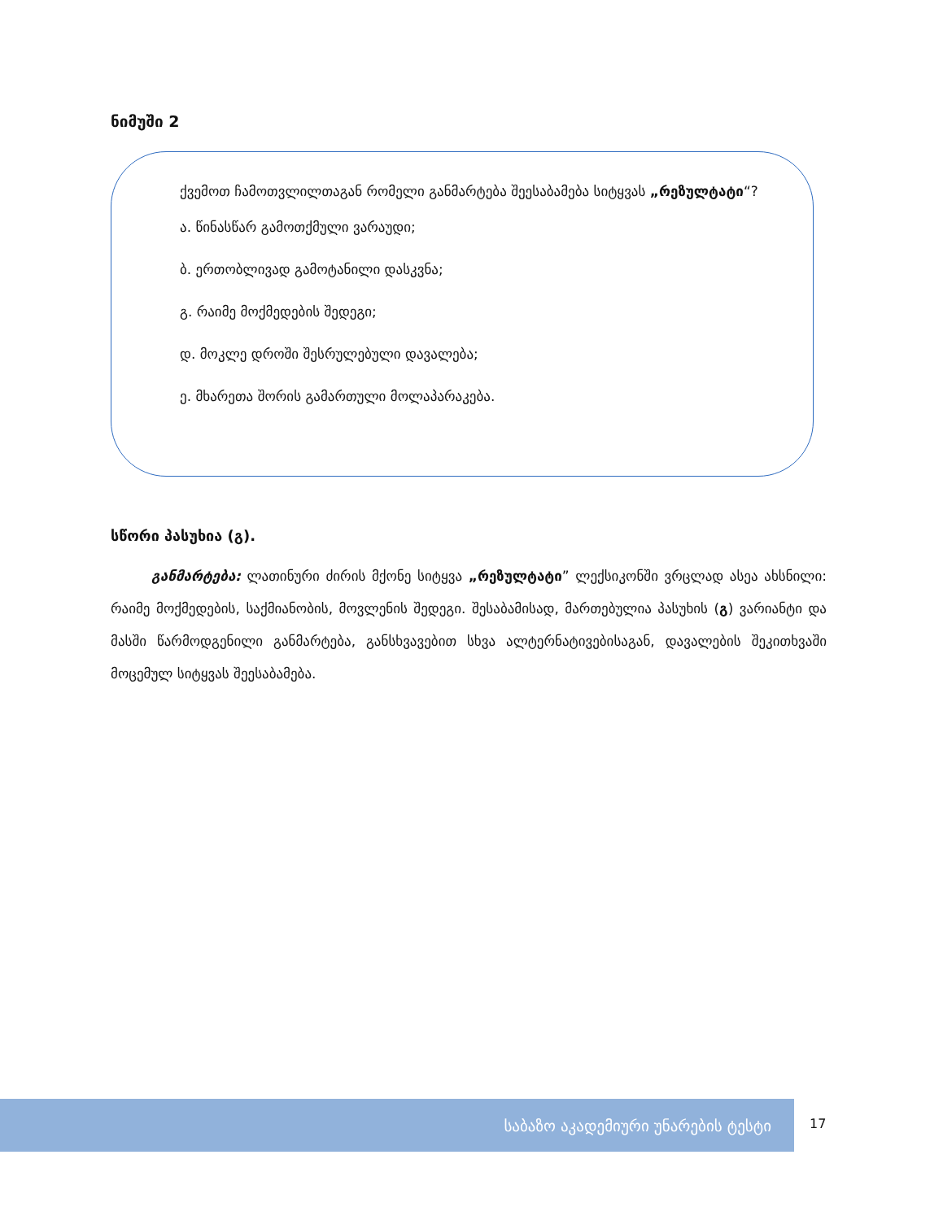ნიმუში 2
ქვემოთ ჩამოთვლილთაგან რომელი განმარტება შეესაბამება სიტყვას „რეზულტატი“?
ა. წინასწარ გამოთქმული ვარაუდი;
ბ. ერთობლივად გამოტანილი დასკვნა;
გ. რაიმე მოქმედების შედეგი;
დ. მოკლე დროში შესრულებული დავალება;
ე. მხარეთა შორის გამართული მოლაპარაკება.
სწორი პასუხია (გ).
განმარტება: ლათინური ძირის მქონე სიტყვა „რეზულტატი” ლექსიკონში ვრცლად ასეა ახსნილი: რაიმე მოქმედების, საქმიანობის, მოვლენის შედეგი. შესაბამისად, მართებულია პასუხის (გ) ვარიანტი და მასში წარმოდგენილი განმარტება, განსხვავებით სხვა ალტერნატივებისაგან, დავალების შეკითხვაში მოცემულ სიტყვას შეესაბამება.
საბაზო აკადემიური უნარების ტესტი
17